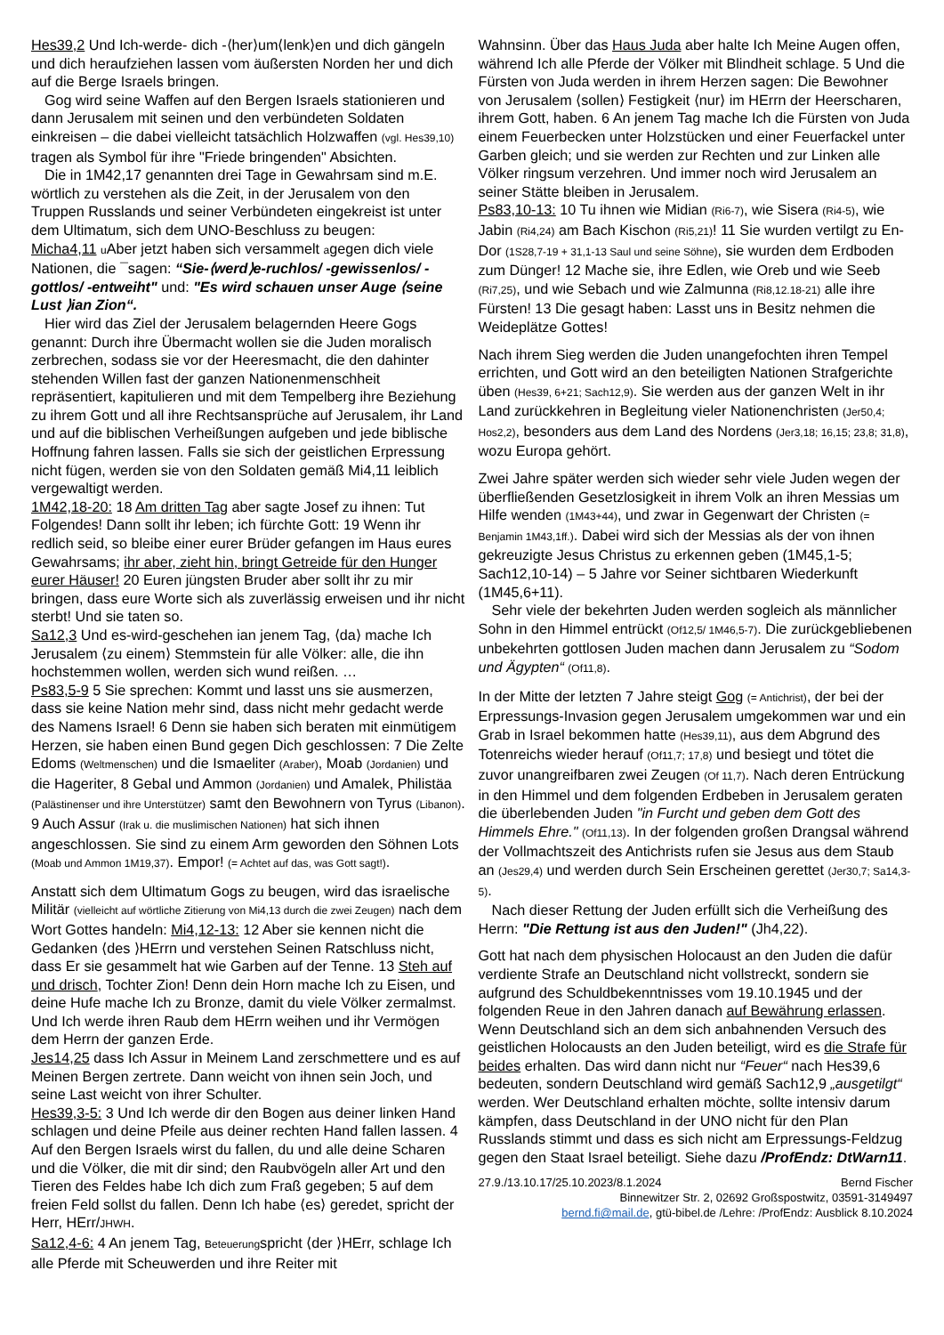Hes39,2 Und Ich-werde- dich -⟨her⟩um⟨lenk⟩en und dich gängeln und dich heraufziehen lassen vom äußersten Norden her und dich auf die Berge Israels bringen.
Gog wird seine Waffen auf den Bergen Israels stationieren und dann Jerusalem mit seinen und den verbündeten Soldaten einkreisen – die dabei vielleicht tatsächlich Holzwaffen (vgl. Hes39,10) tragen als Symbol für ihre "Friede bringenden" Absichten.
Die in 1M42,17 genannten drei Tage in Gewahrsam sind m.E. wörtlich zu verstehen als die Zeit, in der Jerusalem von den Truppen Russlands und seiner Verbündeten eingekreist ist unter dem Ultimatum, sich dem UNO-Beschluss zu beugen:
Micha4,11 u Aber jetzt haben sich versammelt agegen dich viele Nationen, die ¯sagen: “Sie-⟨werd⟩e-ruchlos/ -gewissenlos/ -gottlos/ -entweiht" und: "Es wird schauen unser Auge ⟨seine Lust ⟩ian Zion“.
Hier wird das Ziel der Jerusalem belagernden Heere Gogs genannt: Durch ihre Übermacht wollen sie die Juden moralisch zerbrechen, sodass sie vor der Heeresmacht, die den dahinter stehenden Willen fast der ganzen Nationenmenschheit repräsentiert, kapitulieren und mit dem Tempelberg ihre Beziehung zu ihrem Gott und all ihre Rechtsansprüche auf Jerusalem, ihr Land und auf die biblischen Verheißungen aufgeben und jede biblische Hoffnung fahren lassen. Falls sie sich der geistlichen Erpressung nicht fügen, werden sie von den Soldaten gemäß Mi4,11 leiblich vergewaltigt werden.
1M42,18-20: 18 Am dritten Tag aber sagte Josef zu ihnen: Tut Folgendes! Dann sollt ihr leben; ich fürchte Gott: 19 Wenn ihr redlich seid, so bleibe einer eurer Brüder gefangen im Haus eures Gewahrsams; ihr aber, zieht hin, bringt Getreide für den Hunger eurer Häuser! 20 Euren jüngsten Bruder aber sollt ihr zu mir bringen, dass eure Worte sich als zuverlässig erweisen und ihr nicht sterbt! Und sie taten so.
Sa12,3 Und es-wird-geschehen ian jenem Tag, ⟨da⟩ mache Ich Jerusalem ⟨zu einem⟩ Stemmstein für alle Völker: alle, die ihn hochstemmen wollen, werden sich wund reißen. …
Ps83,5-9 5 Sie sprechen: Kommt und lasst uns sie ausmerzen, dass sie keine Nation mehr sind, dass nicht mehr gedacht werde des Namens Israel! 6 Denn sie haben sich beraten mit einmütigem Herzen, sie haben einen Bund gegen Dich geschlossen: 7 Die Zelte Edoms (Weltmenschen) und die Ismaeliter (Araber), Moab (Jordanien) und die Hageriter, 8 Gebal und Ammon (Jordanien) und Amalek, Philistäa (Palästinenser und ihre Unterstützer) samt den Bewohnern von Tyrus (Libanon). 9 Auch Assur (Irak u. die muslimischen Nationen) hat sich ihnen angeschlossen. Sie sind zu einem Arm geworden den Söhnen Lots (Moab und Ammon 1M19,37). Empor! (= Achtet auf das, was Gott sagt!).
Anstatt sich dem Ultimatum Gogs zu beugen, wird das israelische Militär (vielleicht auf wörtliche Zitierung von Mi4,13 durch die zwei Zeugen) nach dem Wort Gottes handeln: Mi4,12-13: 12 Aber sie kennen nicht die Gedanken ⟨des ⟩HErrn und verstehen Seinen Ratschluss nicht, dass Er sie gesammelt hat wie Garben auf der Tenne. 13 Steh auf und drisch, Tochter Zion! Denn dein Horn mache Ich zu Eisen, und deine Hufe mache Ich zu Bronze, damit du viele Völker zermalmst. Und Ich werde ihren Raub dem HErrn weihen und ihr Vermögen dem Herrn der ganzen Erde.
Jes14,25 dass Ich Assur in Meinem Land zerschmettere und es auf Meinen Bergen zertrete. Dann weicht von ihnen sein Joch, und seine Last weicht von ihrer Schulter.
Hes39,3-5: 3 Und Ich werde dir den Bogen aus deiner linken Hand schlagen und deine Pfeile aus deiner rechten Hand fallen lassen. 4 Auf den Bergen Israels wirst du fallen, du und alle deine Scharen und die Völker, die mit dir sind; den Raubvögeln aller Art und den Tieren des Feldes habe Ich dich zum Fraß gegeben; 5 auf dem freien Feld sollst du fallen. Denn Ich habe ⟨es⟩ geredet, spricht der Herr, HErr/JHWH.
Sa12,4-6: 4 An jenem Tag, Beteuerungspricht ⟨der ⟩HErr, schlage Ich alle Pferde mit Scheuwerden und ihre Reiter mit
Wahnsinn. Über das Haus Juda aber halte Ich Meine Augen offen, während Ich alle Pferde der Völker mit Blindheit schlage. 5 Und die Fürsten von Juda werden in ihrem Herzen sagen: Die Bewohner von Jerusalem ⟨sollen⟩ Festigkeit ⟨nur⟩ im HErrn der Heerscharen, ihrem Gott, haben. 6 An jenem Tag mache Ich die Fürsten von Juda einem Feuerbecken unter Holzstücken und einer Feuerfackel unter Garben gleich; und sie werden zur Rechten und zur Linken alle Völker ringsum verzehren. Und immer noch wird Jerusalem an seiner Stätte bleiben in Jerusalem.
Ps83,10-13: 10 Tu ihnen wie Midian (Ri6-7), wie Sisera (Ri4-5), wie Jabin (Ri4,24) am Bach Kischon (Ri5,21)! 11 Sie wurden vertilgt zu En-Dor (1S28,7-19 + 31,1-13 Saul und seine Söhne), sie wurden dem Erdboden zum Dünger! 12 Mache sie, ihre Edlen, wie Oreb und wie Seeb (Ri7,25), und wie Sebach und wie Zalmunna (Ri8,12.18-21) alle ihre Fürsten! 13 Die gesagt haben: Lasst uns in Besitz nehmen die Weideplätze Gottes!
Nach ihrem Sieg werden die Juden unangefochten ihren Tempel errichten, und Gott wird an den beteiligten Nationen Strafgerichte üben (Hes39, 6+21; Sach12,9). Sie werden aus der ganzen Welt in ihr Land zurückkehren in Begleitung vieler Nationenchristen (Jer50,4; Hos2,2), besonders aus dem Land des Nordens (Jer3,18; 16,15; 23,8; 31,8), wozu Europa gehört.
Zwei Jahre später werden sich wieder sehr viele Juden wegen der überfließenden Gesetzlosigkeit in ihrem Volk an ihren Messias um Hilfe wenden (1M43+44), und zwar in Gegenwart der Christen (= Benjamin 1M43,1ff.). Dabei wird sich der Messias als der von ihnen gekreuzigte Jesus Christus zu erkennen geben (1M45,1-5; Sach12,10-14) – 5 Jahre vor Seiner sichtbaren Wiederkunft (1M45,6+11).
Sehr viele der bekehrten Juden werden sogleich als männlicher Sohn in den Himmel entrückt (Of12,5/ 1M46,5-7). Die zurückgebliebenen unbekehrten gottlosen Juden machen dann Jerusalem zu “Sodom und Ägypten“ (Of11,8).
In der Mitte der letzten 7 Jahre steigt Gog (= Antichrist), der bei der Erpressungs-Invasion gegen Jerusalem umgekommen war und ein Grab in Israel bekommen hatte (Hes39,11), aus dem Abgrund des Totenreichs wieder herauf (Of11,7; 17,8) und besiegt und tötet die zuvor unangreifbaren zwei Zeugen (Of 11,7). Nach deren Entrückung in den Himmel und dem folgenden Erdbeben in Jerusalem geraten die überlebenden Juden "in Furcht und geben dem Gott des Himmels Ehre." (Of11,13). In der folgenden großen Drangsal während der Vollmachtszeit des Antichrists rufen sie Jesus aus dem Staub an (Jes29,4) und werden durch Sein Erscheinen gerettet (Jer30,7; Sa14,3-5).
Nach dieser Rettung der Juden erfüllt sich die Verheißung des Herrn: "Die Rettung ist aus den Juden!" (Jh4,22).
Gott hat nach dem physischen Holocaust an den Juden die dafür verdiente Strafe an Deutschland nicht vollstreckt, sondern sie aufgrund des Schuldbekenntnisses vom 19.10.1945 und der folgenden Reue in den Jahren danach auf Bewährung erlassen. Wenn Deutschland sich an dem sich anbahnenden Versuch des geistlichen Holocausts an den Juden beteiligt, wird es die Strafe für beides erhalten. Das wird dann nicht nur “Feuer“ nach Hes39,6 bedeuten, sondern Deutschland wird gemäß Sach12,9 „ausgetilgt“ werden. Wer Deutschland erhalten möchte, sollte intensiv darum kämpfen, dass Deutschland in der UNO nicht für den Plan Russlands stimmt und dass es sich nicht am Erpressungs-Feldzug gegen den Staat Israel beteiligt. Siehe dazu /ProfEndz: DtWarn11.
27.9./13.10.17/25.10.2023/8.1.2024 Bernd Fischer
Binnewitzer Str. 2, 02692 Großspostwitz, 03591-3149497
bernd.fi@mail.de, gtü-bibel.de /Lehre: /ProfEndz: Ausblick 8.10.2024